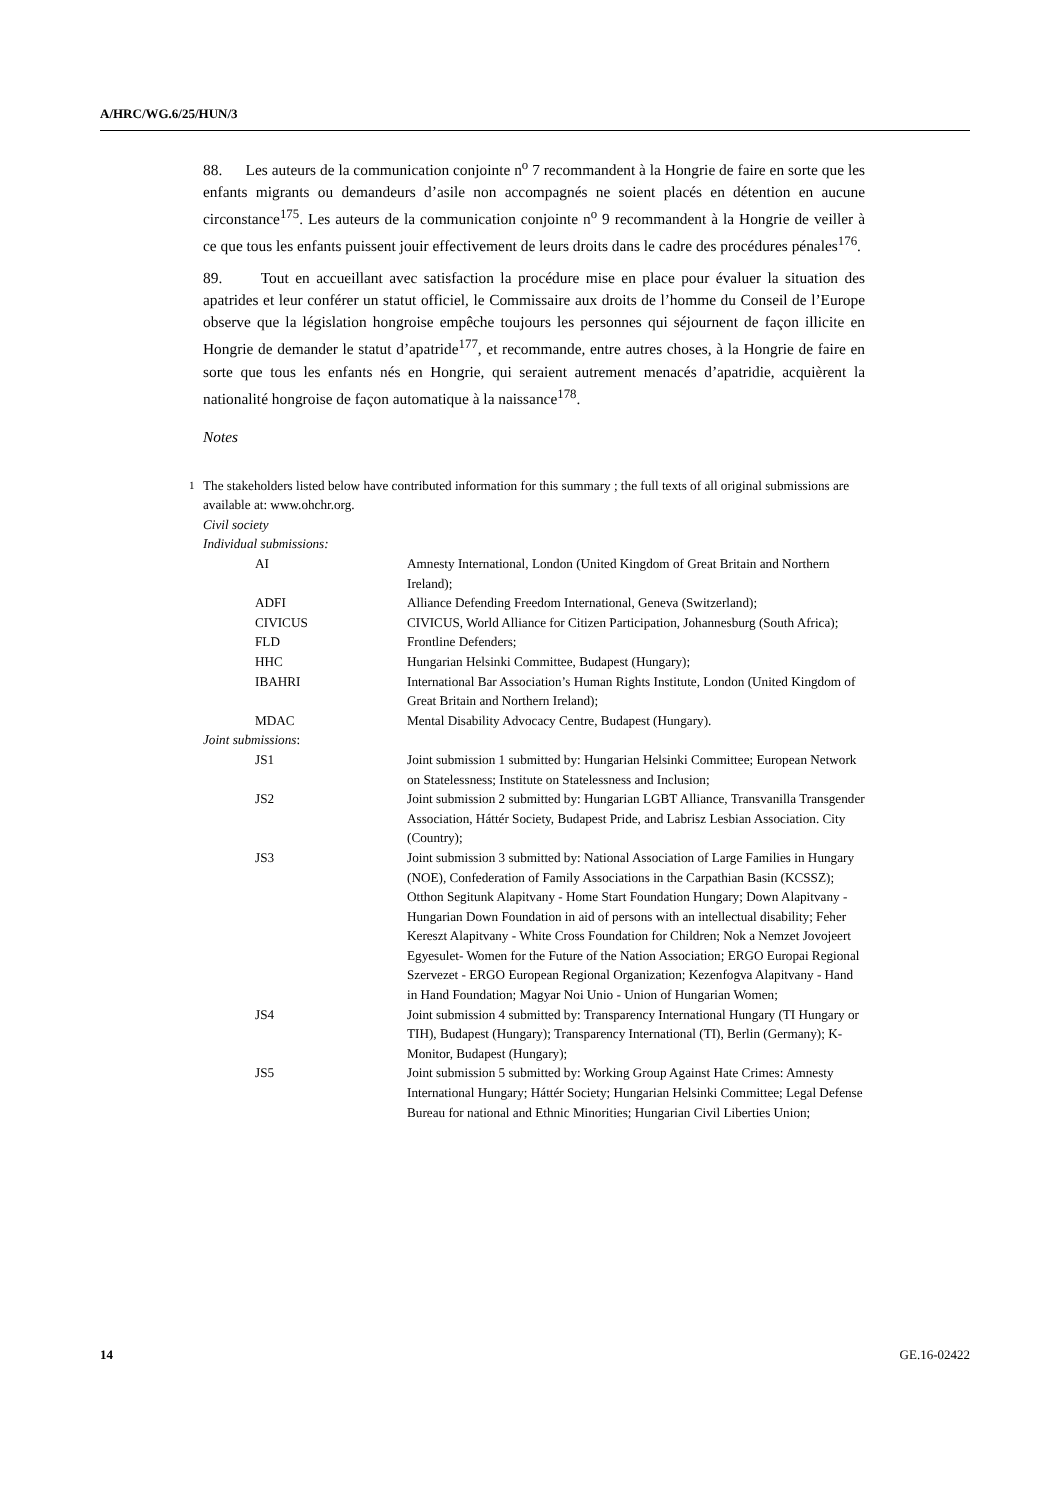A/HRC/WG.6/25/HUN/3
88. Les auteurs de la communication conjointe n<sup>o</sup> 7 recommandent à la Hongrie de faire en sorte que les enfants migrants ou demandeurs d’asile non accompagnés ne soient placés en détention en aucune circonstance<sup>175</sup>. Les auteurs de la communication conjointe n<sup>o</sup> 9 recommandent à la Hongrie de veiller à ce que tous les enfants puissent jouir effectivement de leurs droits dans le cadre des procédures pénales<sup>176</sup>.
89. Tout en accueillant avec satisfaction la procédure mise en place pour évaluer la situation des apatrides et leur conférer un statut officiel, le Commissaire aux droits de l’homme du Conseil de l’Europe observe que la législation hongroise empêche toujours les personnes qui séjournent de façon illicite en Hongrie de demander le statut d’apatride<sup>177</sup>, et recommande, entre autres choses, à la Hongrie de faire en sorte que tous les enfants nés en Hongrie, qui seraient autrement menacés d’apatridie, acquièrent la nationalité hongroise de façon automatique à la naissance<sup>178</sup>.
Notes
<sup>1</sup> The stakeholders listed below have contributed information for this summary ; the full texts of all original submissions are available at: www.ohchr.org.
Civil society
Individual submissions:
| AI | Amnesty International, London (United Kingdom of Great Britain and Northern Ireland); |
| ADFI | Alliance Defending Freedom International, Geneva (Switzerland); |
| CIVICUS | CIVICUS, World Alliance for Citizen Participation, Johannesburg (South Africa); |
| FLD | Frontline Defenders; |
| HHC | Hungarian Helsinki Committee, Budapest (Hungary); |
| IBAHRI | International Bar Association’s Human Rights Institute, London (United Kingdom of Great Britain and Northern Ireland); |
| MDAC | Mental Disability Advocacy Centre, Budapest (Hungary). |
| Joint submissions : | |
| JS1 | Joint submission 1 submitted by: Hungarian Helsinki Committee; European Network on Statelessness; Institute on Statelessness and Inclusion; |
| JS2 | Joint submission 2 submitted by: Hungarian LGBT Alliance, Transvanilla Transgender Association, Háttér Society, Budapest Pride, and Labrisz Lesbian Association. City (Country); |
| JS3 | Joint submission 3 submitted by: National Association of Large Families in Hungary (NOE), Confederation of Family Associations in the Carpathian Basin (KCSSZ); Otthon Segitunk Alapitvany - Home Start Foundation Hungary; Down Alapitvany - Hungarian Down Foundation in aid of persons with an intellectual disability; Feher Kereszt Alapitvany - White Cross Foundation for Children; Nok a Nemzet Jovojeert Egyesulet- Women for the Future of the Nation Association; ERGO Europai Regional Szervezet - ERGO European Regional Organization; Kezenfogva Alapitvany - Hand in Hand Foundation; Magyar Noi Unio - Union of Hungarian Women; |
| JS4 | Joint submission 4 submitted by: Transparency International Hungary (TI Hungary or TIH), Budapest (Hungary); Transparency International (TI), Berlin (Germany); K-Monitor, Budapest (Hungary); |
| JS5 | Joint submission 5 submitted by: Working Group Against Hate Crimes: Amnesty International Hungary; Háttér Society; Hungarian Helsinki Committee; Legal Defense Bureau for national and Ethnic Minorities; Hungarian Civil Liberties Union; |
14 GE.16-02422